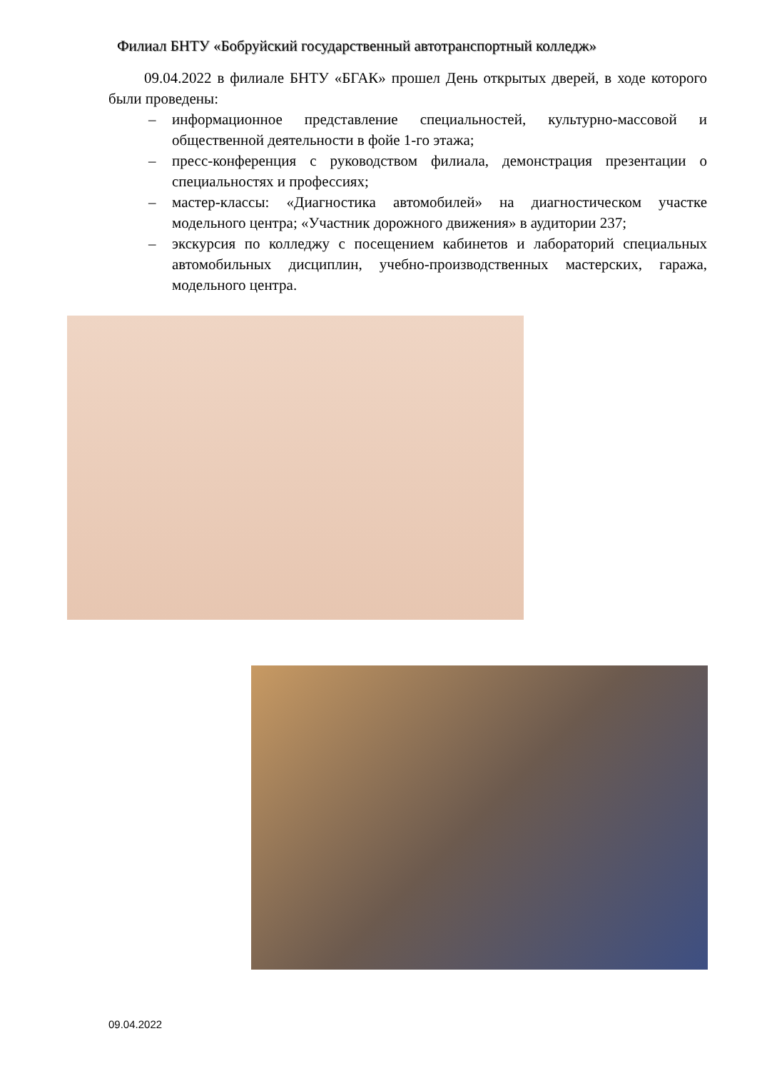Филиал БНТУ «Бобруйский государственный автотранспортный колледж»
09.04.2022 в филиале БНТУ «БГАК» прошел День открытых дверей, в ходе которого были проведены:
– информационное представление специальностей, культурно-массовой и общественной деятельности в фойе 1-го этажа;
– пресс-конференция с руководством филиала, демонстрация презентации о специальностях и профессиях;
– мастер-классы: «Диагностика автомобилей» на диагностическом участке модельного центра; «Участник дорожного движения» в аудитории 237;
– экскурсия по колледжу с посещением кабинетов и лабораторий специальных автомобильных дисциплин, учебно-производственных мастерских, гаража, модельного центра.
09.04.2022